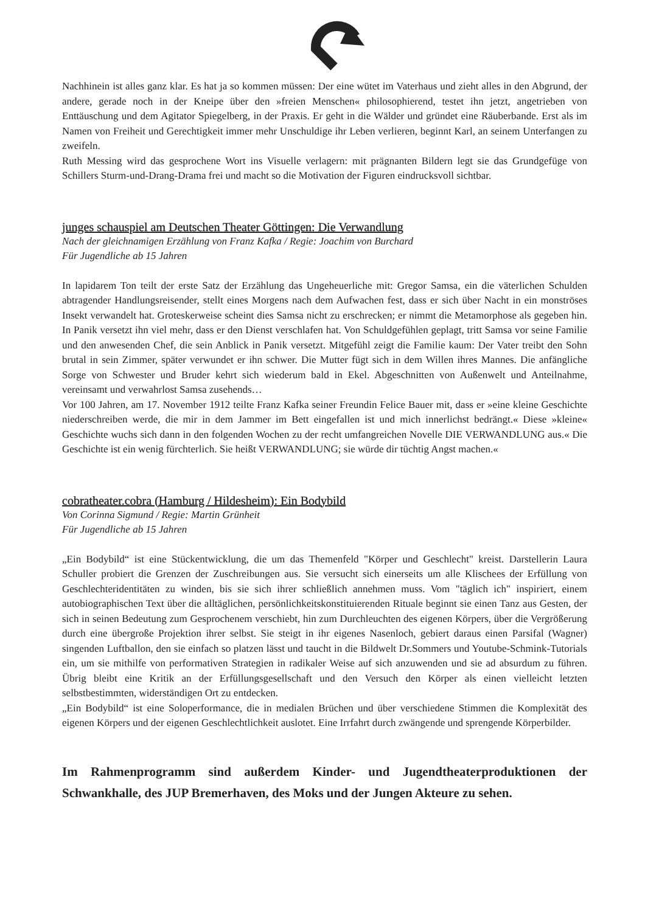Nachhinein ist alles ganz klar. Es hat ja so kommen müssen: Der eine wütet im Vaterhaus und zieht alles in den Abgrund, der andere, gerade noch in der Kneipe über den »freien Menschen« philosophierend, testet ihn jetzt, angetrieben von Enttäuschung und dem Agitator Spiegelberg, in der Praxis. Er geht in die Wälder und gründet eine Räuberbande. Erst als im Namen von Freiheit und Gerechtigkeit immer mehr Unschuldige ihr Leben verlieren, beginnt Karl, an seinem Unterfangen zu zweifeln.
Ruth Messing wird das gesprochene Wort ins Visuelle verlagern: mit prägnanten Bildern legt sie das Grundgefüge von Schillers Sturm-und-Drang-Drama frei und macht so die Motivation der Figuren eindrucksvoll sichtbar.
junges schauspiel am Deutschen Theater Göttingen: Die Verwandlung
Nach der gleichnamigen Erzählung von Franz Kafka / Regie: Joachim von Burchard
Für Jugendliche ab 15 Jahren
In lapidarem Ton teilt der erste Satz der Erzählung das Ungeheuerliche mit: Gregor Samsa, ein die väterlichen Schulden abtragender Handlungsreisender, stellt eines Morgens nach dem Aufwachen fest, dass er sich über Nacht in ein monströses Insekt verwandelt hat. Groteskerweise scheint dies Samsa nicht zu erschrecken; er nimmt die Metamorphose als gegeben hin. In Panik versetzt ihn viel mehr, dass er den Dienst verschlafen hat. Von Schuldgefühlen geplagt, tritt Samsa vor seine Familie und den anwesenden Chef, die sein Anblick in Panik versetzt. Mitgefühl zeigt die Familie kaum: Der Vater treibt den Sohn brutal in sein Zimmer, später verwundet er ihn schwer. Die Mutter fügt sich in dem Willen ihres Mannes. Die anfängliche Sorge von Schwester und Bruder kehrt sich wiederum bald in Ekel. Abgeschnitten von Außenwelt und Anteilnahme, vereinsamt und verwahrlost Samsa zusehends…
Vor 100 Jahren, am 17. November 1912 teilte Franz Kafka seiner Freundin Felice Bauer mit, dass er »eine kleine Geschichte niederschreiben werde, die mir in dem Jammer im Bett eingefallen ist und mich innerlichst bedrängt.« Diese »kleine« Geschichte wuchs sich dann in den folgenden Wochen zu der recht umfangreichen Novelle DIE VERWANDLUNG aus.« Die Geschichte ist ein wenig fürchterlich. Sie heißt VERWANDLUNG; sie würde dir tüchtig Angst machen.«
cobratheater.cobra (Hamburg / Hildesheim): Ein Bodybild
Von Corinna Sigmund / Regie: Martin Grünheit
Für Jugendliche ab 15 Jahren
„Ein Bodybild“ ist eine Stückentwicklung, die um das Themenfeld "Körper und Geschlecht" kreist. Darstellerin Laura Schuller probiert die Grenzen der Zuschreibungen aus. Sie versucht sich einerseits um alle Klischees der Erfüllung von Geschlechteridentitäten zu winden, bis sie sich ihrer schließlich annehmen muss. Vom "täglich ich" inspiriert, einem autobiographischen Text über die alltäglichen, persönlichkeitskonstituierenden Rituale beginnt sie einen Tanz aus Gesten, der sich in seinen Bedeutung zum Gesprochenem verschiebt, hin zum Durchleuchten des eigenen Körpers, über die Vergrößerung durch eine übergroße Projektion ihrer selbst. Sie steigt in ihr eigenes Nasenloch, gebiert daraus einen Parsifal (Wagner) singenden Luftballon, den sie einfach so platzen lässt und taucht in die Bildwelt Dr.Sommers und Youtube-Schmink-Tutorials ein, um sie mithilfe von performativen Strategien in radikaler Weise auf sich anzuwenden und sie ad absurdum zu führen. Übrig bleibt eine Kritik an der Erfüllungsgesellschaft und den Versuch den Körper als einen vielleicht letzten selbstbestimmten, widerständigen Ort zu entdecken.
„Ein Bodybild“ ist eine Soloperformance, die in medialen Brüchen und über verschiedene Stimmen die Komplexität des eigenen Körpers und der eigenen Geschlechtlichkeit auslotet. Eine Irrfahrt durch zwängende und sprengende Körperbilder.
Im Rahmenprogramm sind außerdem Kinder- und Jugendtheaterproduktionen der Schwankhalle, des JUP Bremerhaven, des Moks und der Jungen Akteure zu sehen.